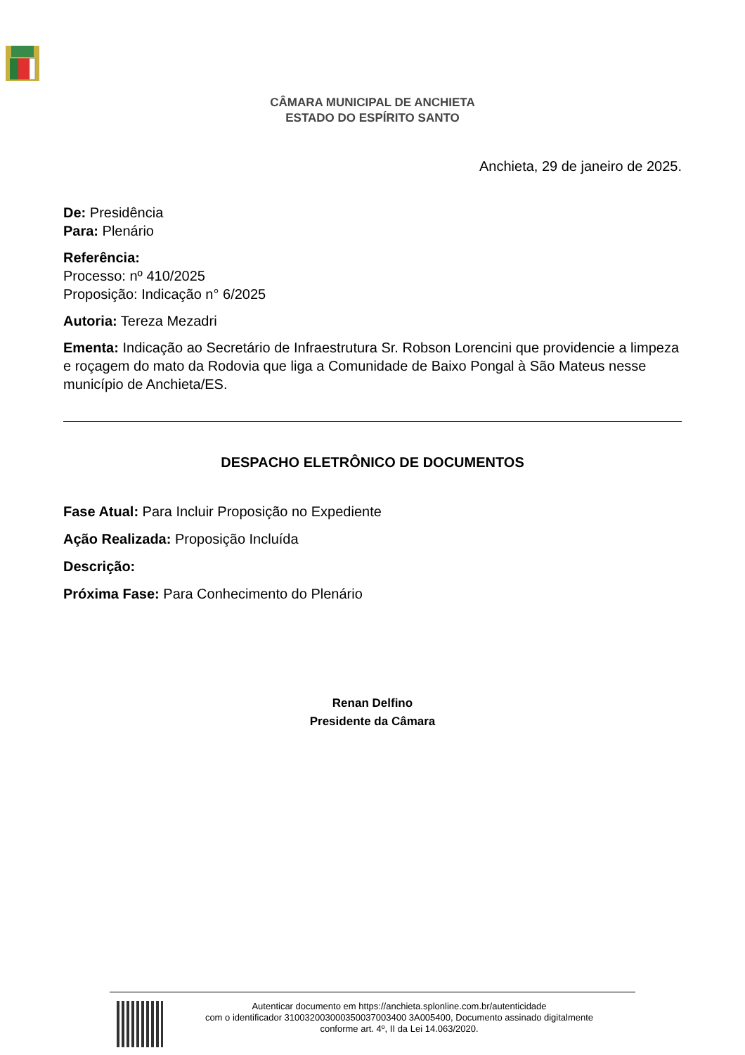CÂMARA MUNICIPAL DE ANCHIETA
ESTADO DO ESPÍRITO SANTO
Anchieta, 29 de janeiro de 2025.
De: Presidência
Para: Plenário
Referência:
Processo: nº 410/2025
Proposição: Indicação n° 6/2025
Autoria: Tereza Mezadri
Ementa: Indicação ao Secretário de Infraestrutura Sr. Robson Lorencini que providencie a limpeza e roçagem do mato da Rodovia que liga a Comunidade de Baixo Pongal à São Mateus nesse município de Anchieta/ES.
DESPACHO ELETRÔNICO DE DOCUMENTOS
Fase Atual: Para Incluir Proposição no Expediente
Ação Realizada: Proposição Incluída
Descrição:
Próxima Fase: Para Conhecimento do Plenário
Renan Delfino
Presidente da Câmara
Autenticar documento em https://anchieta.splonline.com.br/autenticidade
com o identificador 310032003000350037003400 3A005400, Documento assinado digitalmente
conforme art. 4º, II da Lei 14.063/2020.